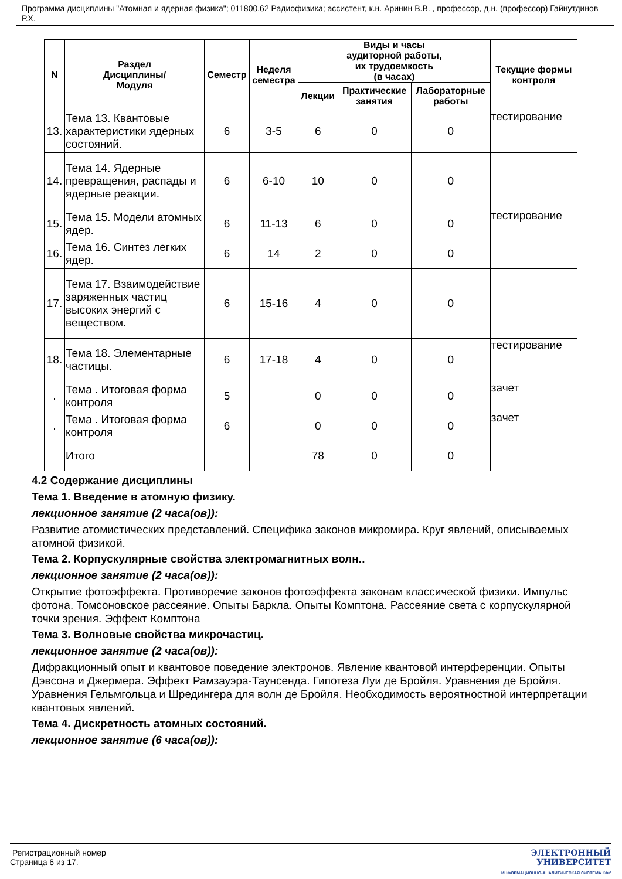Программа дисциплины "Атомная и ядерная физика"; 011800.62 Радиофизика; ассистент, к.н. Аринин В.В. , профессор, д.н. (профессор) Гайнутдинов Р.Х.
| N | Раздел Дисциплины/ Модуля | Семестр | Неделя семестра | Виды и часы аудиторной работы, их трудоемкость (в часах) | | | Текущие формы контроля |
| --- | --- | --- | --- | --- | --- | --- | --- |
| | | | | Лекции | Практические занятия | Лабораторные работы | |
| 13. | Тема 13. Квантовые характеристики ядерных состояний. | 6 | 3-5 | 6 | 0 | 0 | тестирование |
| 14. | Тема 14. Ядерные превращения, распады и ядерные реакции. | 6 | 6-10 | 10 | 0 | 0 | |
| 15. | Тема 15. Модели атомных ядер. | 6 | 11-13 | 6 | 0 | 0 | тестирование |
| 16. | Тема 16. Синтез легких ядер. | 6 | 14 | 2 | 0 | 0 | |
| 17. | Тема 17. Взаимодействие заряженных частиц высоких энергий с веществом. | 6 | 15-16 | 4 | 0 | 0 | |
| 18. | Тема 18. Элементарные частицы. | 6 | 17-18 | 4 | 0 | 0 | тестирование |
| . | Тема . Итоговая форма контроля | 5 | | 0 | 0 | 0 | зачет |
| . | Тема . Итоговая форма контроля | 6 | | 0 | 0 | 0 | зачет |
| | Итого | | | 78 | 0 | 0 | |
4.2 Содержание дисциплины
Тема 1. Введение в атомную физику.
лекционное занятие (2 часа(ов)):
Развитие атомистических представлений. Специфика законов микромира. Круг явлений, описываемых атомной физикой.
Тема 2. Корпускулярные свойства электромагнитных волн..
лекционное занятие (2 часа(ов)):
Открытие фотоэффекта. Противоречие законов фотоэффекта законам классической физики. Импульс фотона. Томсоновское рассеяние. Опыты Баркла. Опыты Комптона. Рассеяние света с корпускулярной точки зрения. Эффект Комптона
Тема 3. Волновые свойства микрочастиц.
лекционное занятие (2 часа(ов)):
Дифракционный опыт и квантовое поведение электронов. Явление квантовой интерференции. Опыты Дэвсона и Джермера. Эффект Рамзауэра-Таунсенда. Гипотеза Луи де Бройля. Уравнения де Бройля. Уравнения Гельмгольца и Шредингера для волн де Бройля. Необходимость вероятностной интерпретации квантовых явлений.
Тема 4. Дискретность атомных состояний.
лекционное занятие (6 часа(ов)):
Регистрационный номер
Страница 6 из 17.
ЭЛЕКТРОННЫЙ
УНИВЕРСИТЕТ
ИНФОРМАЦИОННО-АНАЛИТИЧЕСКАЯ СИСТЕМА КФУ